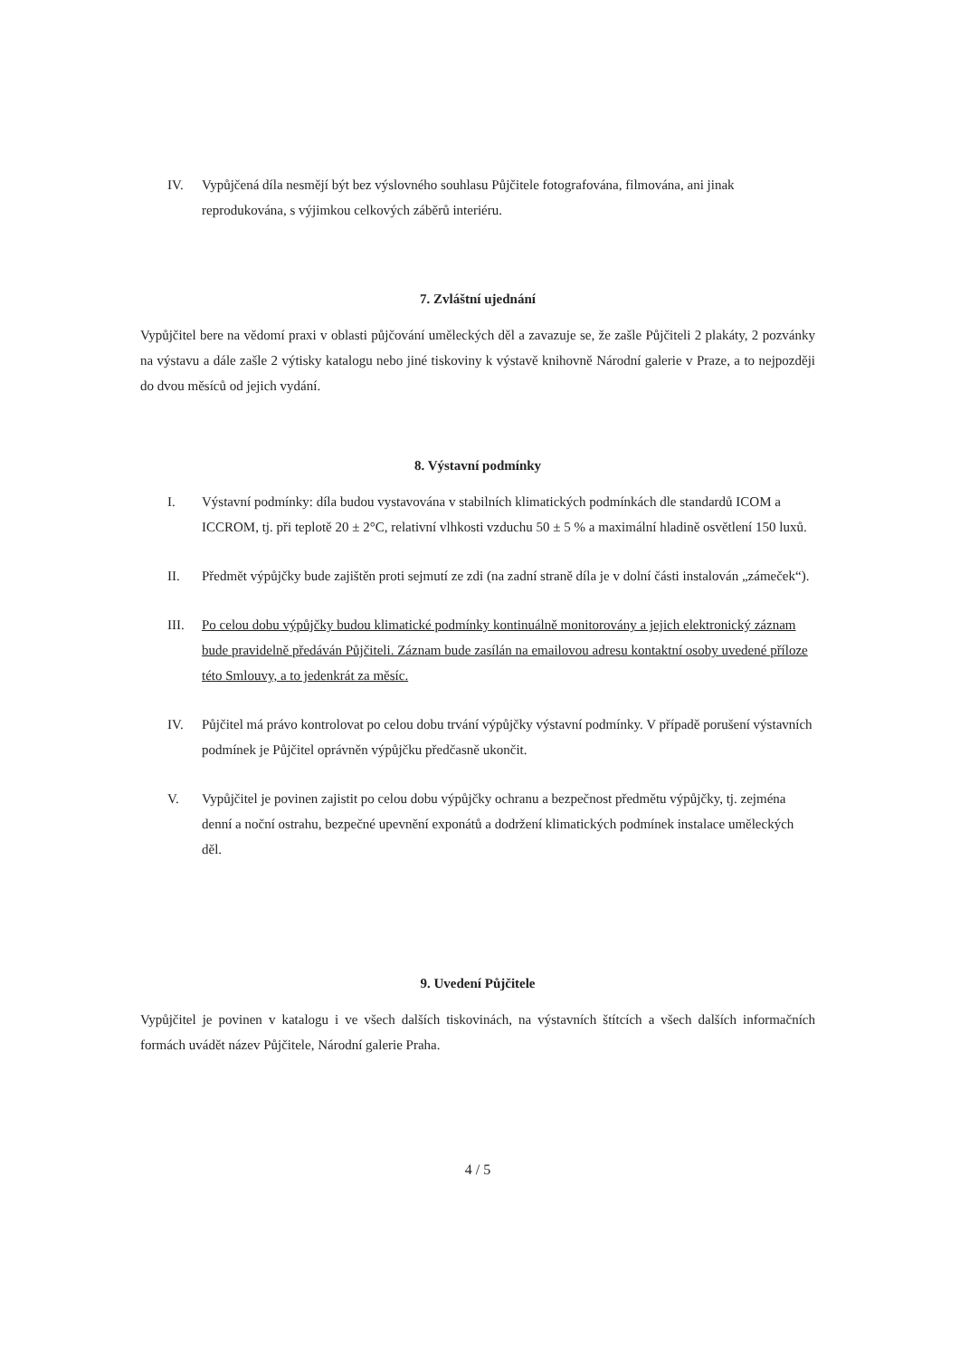IV. Vypůjčená díla nesmějí být bez výslovného souhlasu Půjčitele fotografována, filmována, ani jinak reprodukována, s výjimkou celkových záběrů interiéru.
7. Zvláštní ujednání
Vypůjčitel bere na vědomí praxi v oblasti půjčování uměleckých děl a zavazuje se, že zašle Půjčiteli 2 plakáty, 2 pozvánky na výstavu a dále zašle 2 výtisky katalogu nebo jiné tiskoviny k výstavě knihovně Národní galerie v Praze, a to nejpozději do dvou měsíců od jejich vydání.
8. Výstavní podmínky
I. Výstavní podmínky: díla budou vystavována v stabilních klimatických podmínkách dle standardů ICOM a ICCROM, tj. při teplotě 20 ± 2°C, relativní vlhkosti vzduchu 50 ± 5 % a maximální hladině osvětlení 150 luxů.
II. Předmět výpůjčky bude zajištěn proti sejmutí ze zdi (na zadní straně díla je v dolní části instalován „zámeček“).
III. Po celou dobu výpůjčky budou klimatické podmínky kontinuálně monitorovány a jejich elektronický záznam bude pravidelně předáván Půjčiteli. Záznam bude zasílán na emailovou adresu kontaktní osoby uvedené příloze této Smlouvy, a to jedenkrát za měsíc.
IV. Půjčitel má právo kontrolovat po celou dobu trvání výpůjčky výstavní podmínky. V případě porušení výstavních podmínek je Půjčitel oprávněn výpůjčku předčasně ukončit.
V. Vypůjčitel je povinen zajistit po celou dobu výpůjčky ochranu a bezpečnost předmětu výpůjčky, tj. zejména denní a noční ostrahu, bezpečné upevnění exponátů a dodržení klimatických podmínek instalace uměleckých děl.
9. Uvedení Půjčitele
Vypůjčitel je povinen v katalogu i ve všech dalších tiskovinách, na výstavních štítcích a všech dalších informačních formách uvádět název Půjčitele, Národní galerie Praha.
4 / 5